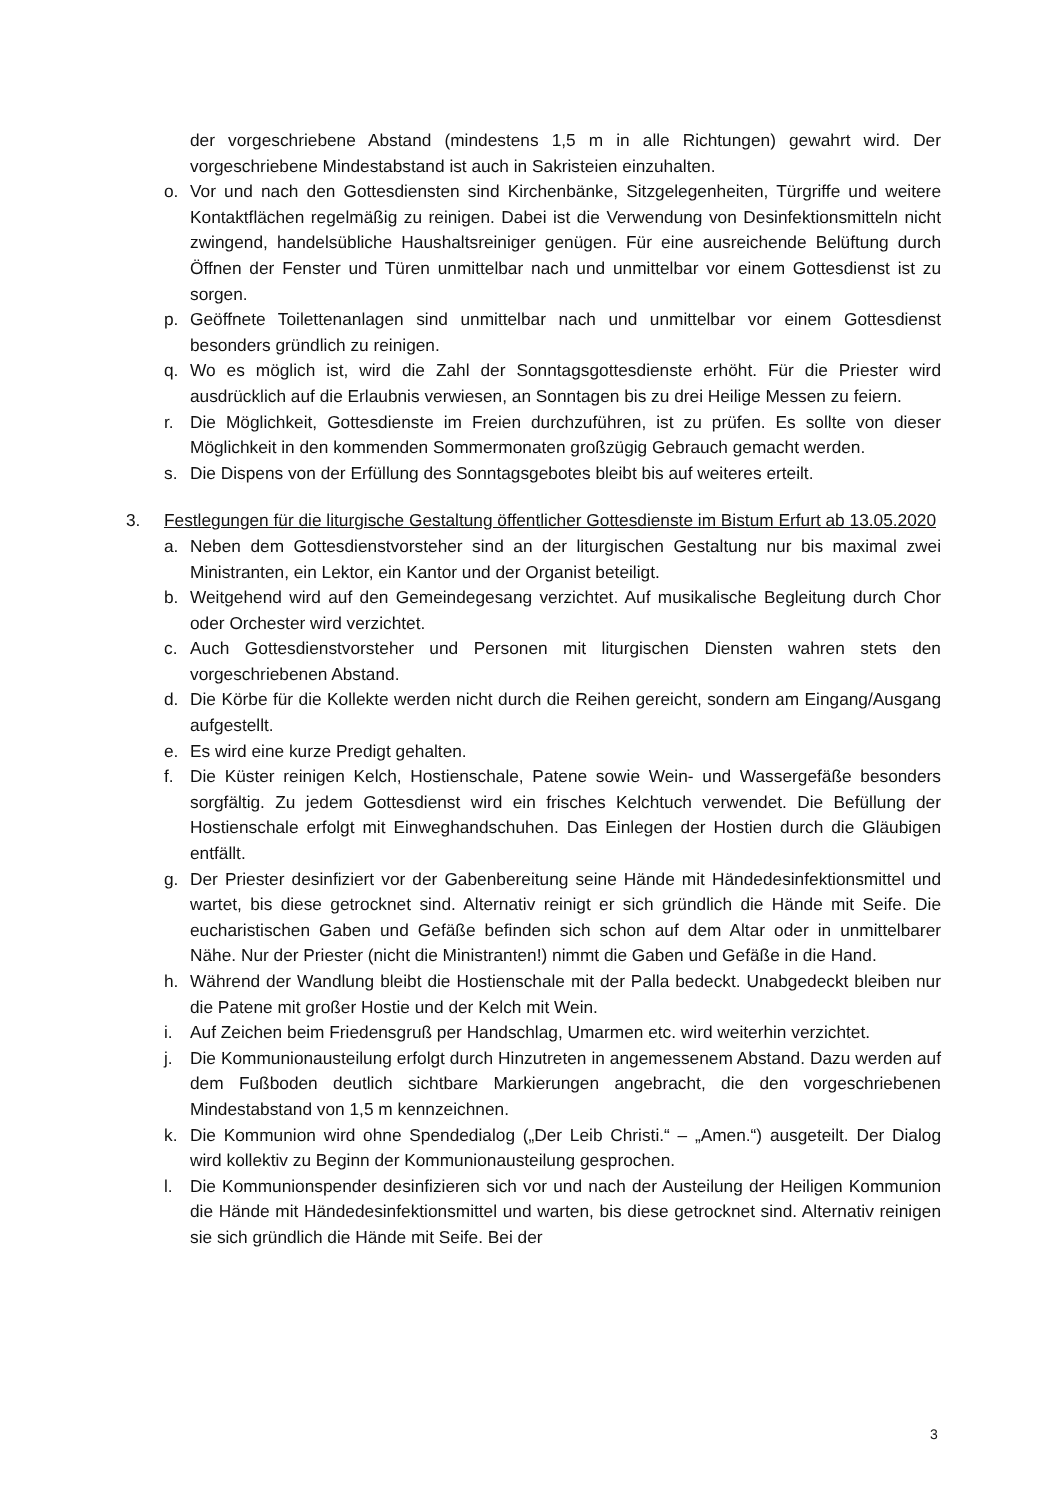der vorgeschriebene Abstand (mindestens 1,5 m in alle Richtungen) gewahrt wird. Der vorgeschriebene Mindestabstand ist auch in Sakristeien einzuhalten.
o. Vor und nach den Gottesdiensten sind Kirchenbänke, Sitzgelegenheiten, Türgriffe und weitere Kontaktflächen regelmäßig zu reinigen. Dabei ist die Verwendung von Desinfektionsmitteln nicht zwingend, handelsübliche Haushaltsreiniger genügen. Für eine ausreichende Belüftung durch Öffnen der Fenster und Türen unmittelbar nach und unmittelbar vor einem Gottesdienst ist zu sorgen.
p. Geöffnete Toilettenanlagen sind unmittelbar nach und unmittelbar vor einem Gottesdienst besonders gründlich zu reinigen.
q. Wo es möglich ist, wird die Zahl der Sonntagsgottesdienste erhöht. Für die Priester wird ausdrücklich auf die Erlaubnis verwiesen, an Sonntagen bis zu drei Heilige Messen zu feiern.
r. Die Möglichkeit, Gottesdienste im Freien durchzuführen, ist zu prüfen. Es sollte von dieser Möglichkeit in den kommenden Sommermonaten großzügig Gebrauch gemacht werden.
s. Die Dispens von der Erfüllung des Sonntagsgebotes bleibt bis auf weiteres erteilt.
3. Festlegungen für die liturgische Gestaltung öffentlicher Gottesdienste im Bistum Erfurt ab 13.05.2020
a. Neben dem Gottesdienstvorsteher sind an der liturgischen Gestaltung nur bis maximal zwei Ministranten, ein Lektor, ein Kantor und der Organist beteiligt.
b. Weitgehend wird auf den Gemeindegesang verzichtet. Auf musikalische Begleitung durch Chor oder Orchester wird verzichtet.
c. Auch Gottesdienstvorsteher und Personen mit liturgischen Diensten wahren stets den vorgeschriebenen Abstand.
d. Die Körbe für die Kollekte werden nicht durch die Reihen gereicht, sondern am Eingang/Ausgang aufgestellt.
e. Es wird eine kurze Predigt gehalten.
f. Die Küster reinigen Kelch, Hostienschale, Patene sowie Wein- und Wassergefäße besonders sorgfältig. Zu jedem Gottesdienst wird ein frisches Kelchtuch verwendet. Die Befüllung der Hostienschale erfolgt mit Einweghandschuhen. Das Einlegen der Hostien durch die Gläubigen entfällt.
g. Der Priester desinfiziert vor der Gabenbereitung seine Hände mit Händedesinfektionsmittel und wartet, bis diese getrocknet sind. Alternativ reinigt er sich gründlich die Hände mit Seife. Die eucharistischen Gaben und Gefäße befinden sich schon auf dem Altar oder in unmittelbarer Nähe. Nur der Priester (nicht die Ministranten!) nimmt die Gaben und Gefäße in die Hand.
h. Während der Wandlung bleibt die Hostienschale mit der Palla bedeckt. Unabgedeckt bleiben nur die Patene mit großer Hostie und der Kelch mit Wein.
i. Auf Zeichen beim Friedensgruß per Handschlag, Umarmen etc. wird weiterhin verzichtet.
j. Die Kommunionausteilung erfolgt durch Hinzutreten in angemessenem Abstand. Dazu werden auf dem Fußboden deutlich sichtbare Markierungen angebracht, die den vorgeschriebenen Mindestabstand von 1,5 m kennzeichnen.
k. Die Kommunion wird ohne Spendedialog („Der Leib Christi.“ – „Amen.“) ausgeteilt. Der Dialog wird kollektiv zu Beginn der Kommunionausteilung gesprochen.
l. Die Kommunionspender desinfizieren sich vor und nach der Austeilung der Heiligen Kommunion die Hände mit Händedesinfektionsmittel und warten, bis diese getrocknet sind. Alternativ reinigen sie sich gründlich die Hände mit Seife. Bei der
3